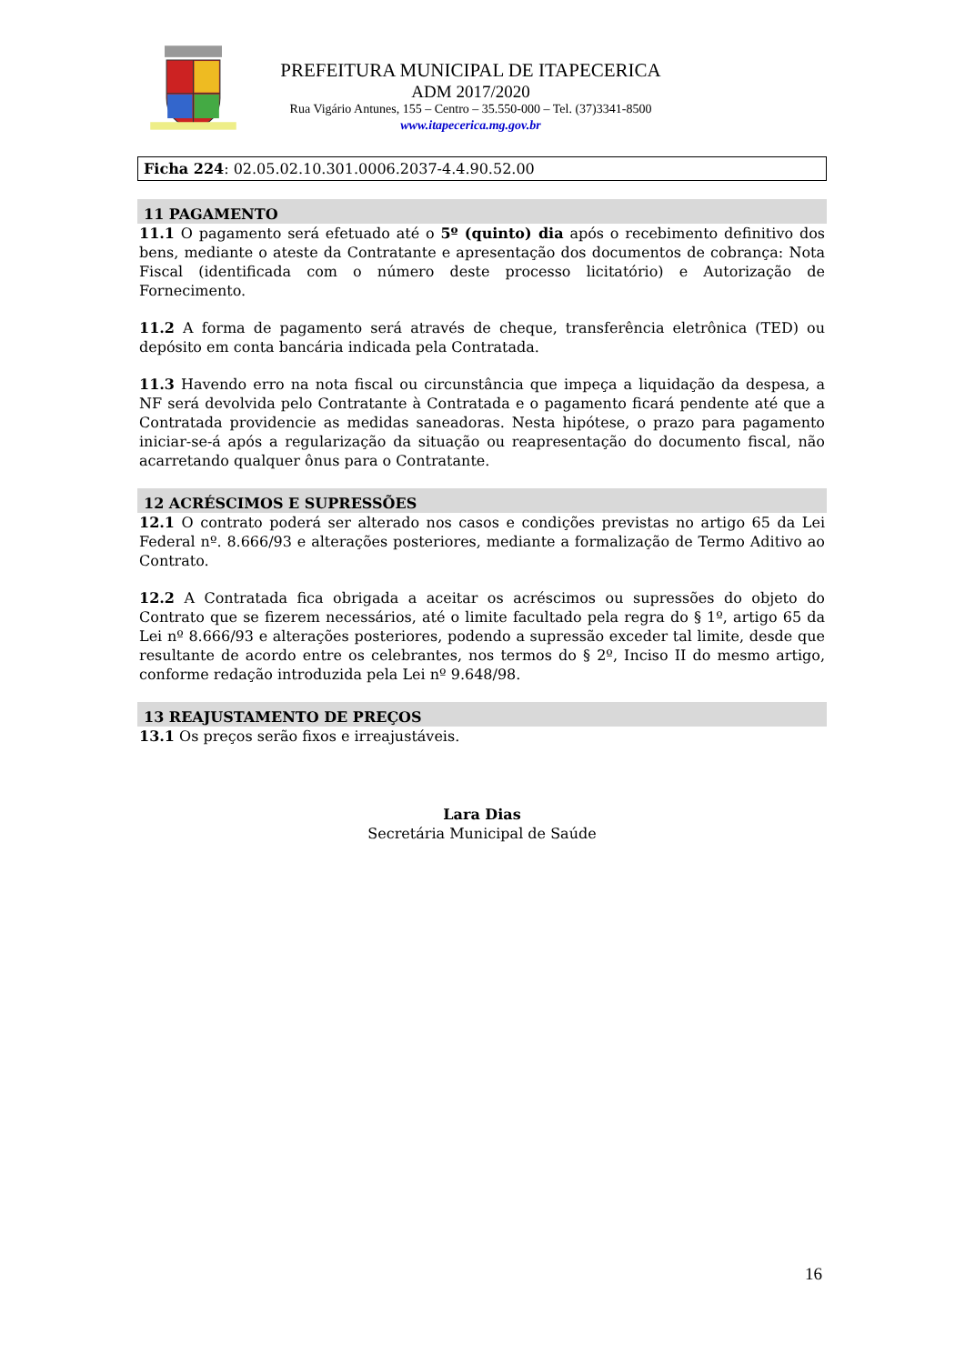PREFEITURA MUNICIPAL DE ITAPECERICA
ADM 2017/2020
Rua Vigário Antunes, 155 – Centro – 35.550-000 – Tel. (37)3341-8500
www.itapecerica.mg.gov.br
Ficha 224: 02.05.02.10.301.0006.2037-4.4.90.52.00
11 PAGAMENTO
11.1 O pagamento será efetuado até o 5º (quinto) dia após o recebimento definitivo dos bens, mediante o ateste da Contratante e apresentação dos documentos de cobrança: Nota Fiscal (identificada com o número deste processo licitatório) e Autorização de Fornecimento.
11.2 A forma de pagamento será através de cheque, transferência eletrônica (TED) ou depósito em conta bancária indicada pela Contratada.
11.3 Havendo erro na nota fiscal ou circunstância que impeça a liquidação da despesa, a NF será devolvida pelo Contratante à Contratada e o pagamento ficará pendente até que a Contratada providencie as medidas saneadoras. Nesta hipótese, o prazo para pagamento iniciar-se-á após a regularização da situação ou reapresentação do documento fiscal, não acarretando qualquer ônus para o Contratante.
12 ACRÉSCIMOS E SUPRESSÕES
12.1 O contrato poderá ser alterado nos casos e condições previstas no artigo 65 da Lei Federal nº. 8.666/93 e alterações posteriores, mediante a formalização de Termo Aditivo ao Contrato.
12.2 A Contratada fica obrigada a aceitar os acréscimos ou supressões do objeto do Contrato que se fizerem necessários, até o limite facultado pela regra do § 1º, artigo 65 da Lei nº 8.666/93 e alterações posteriores, podendo a supressão exceder tal limite, desde que resultante de acordo entre os celebrantes, nos termos do § 2º, Inciso II do mesmo artigo, conforme redação introduzida pela Lei nº 9.648/98.
13 REAJUSTAMENTO DE PREÇOS
13.1 Os preços serão fixos e irreajustáveis.
Lara Dias
Secretária Municipal de Saúde
16